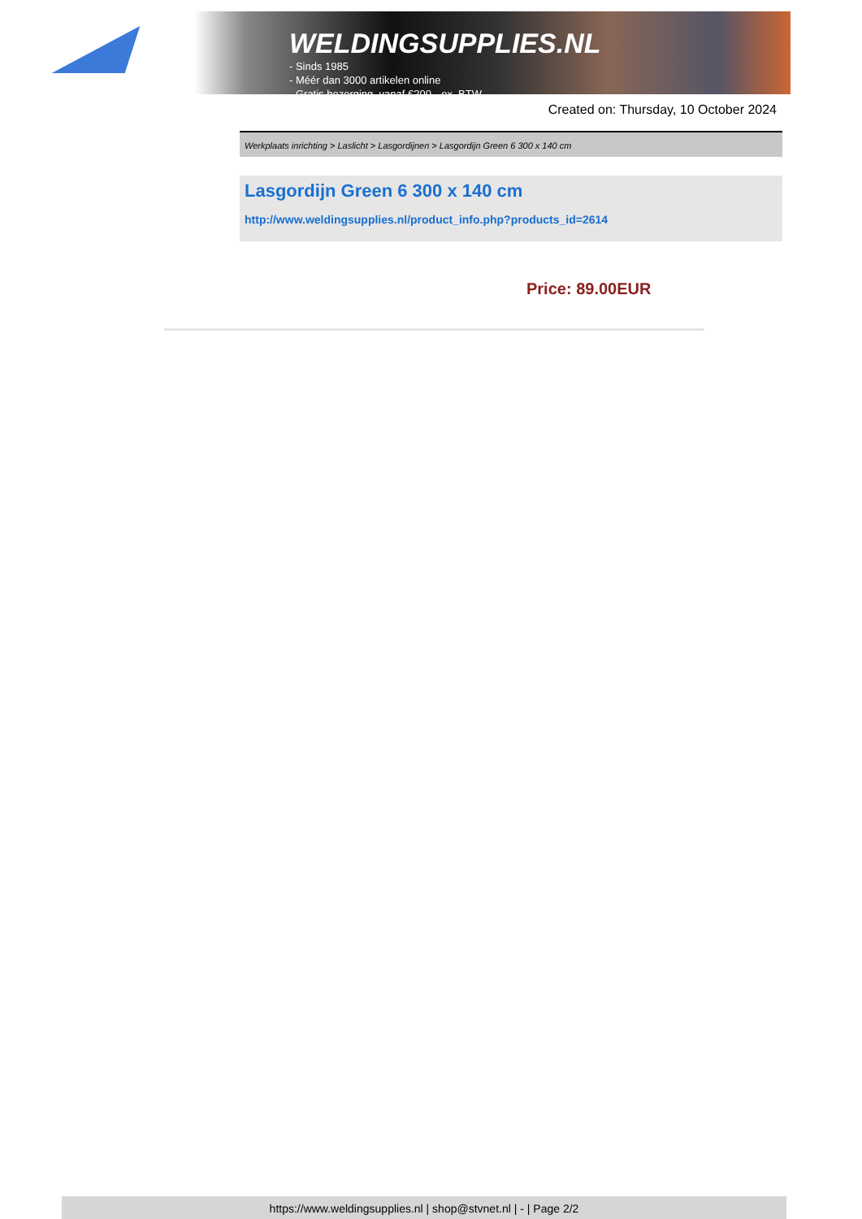WELDINGSUPPLIES.NL
- Sinds 1985
- Méér dan 3000 artikelen online
- Gratis bezorging, vanaf €200,--ex. BTW
Created on: Thursday, 10 October 2024
Werkplaats inrichting > Laslicht > Lasgordijnen > Lasgordijn Green 6 300 x 140 cm
Lasgordijn Green 6 300 x 140 cm
http://www.weldingsupplies.nl/product_info.php?products_id=2614
Price: 89.00EUR
https://www.weldingsupplies.nl | shop@stvnet.nl | - | Page 2/2